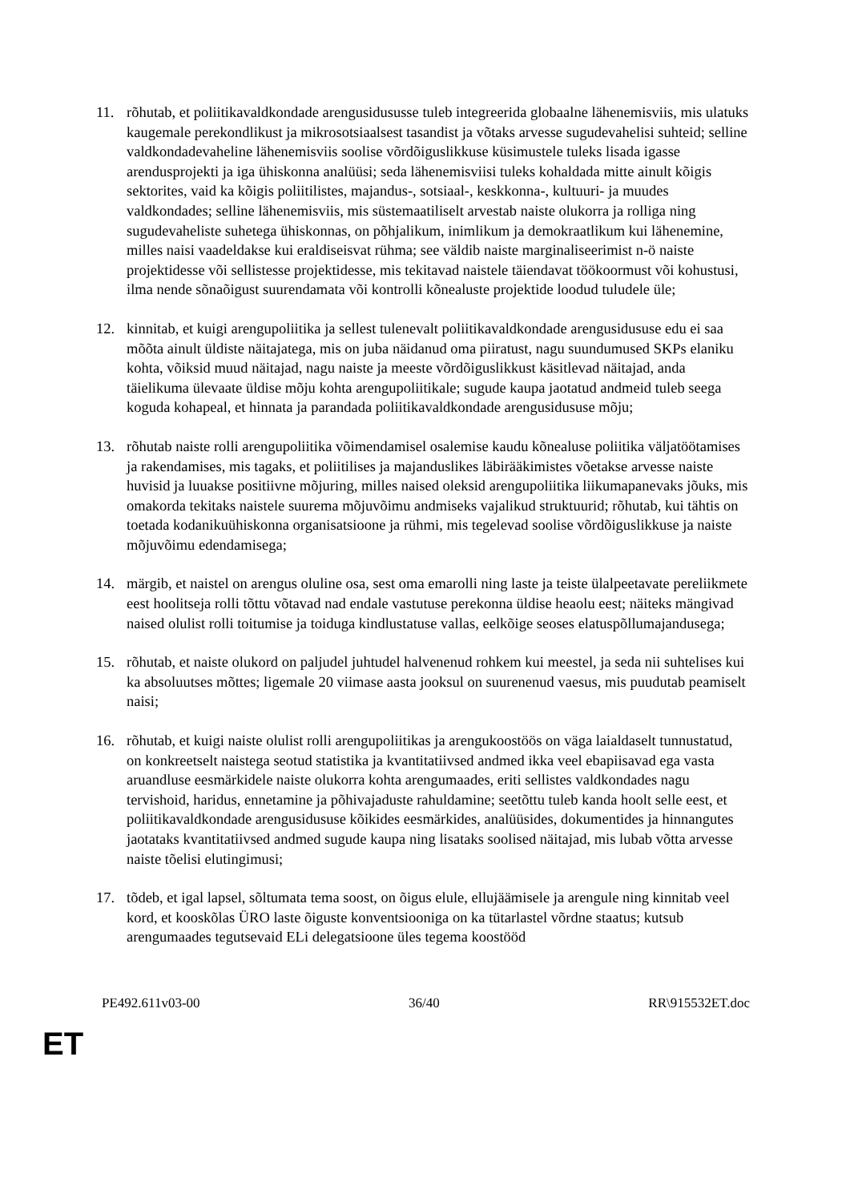11. rõhutab, et poliitikavaldkondade arengusidususse tuleb integreerida globaalne lähenemisviis, mis ulatuks kaugemale perekondlikust ja mikrosotsiaalsest tasandist ja võtaks arvesse sugudevahelisi suhteid; selline valdkondadevaheline lähenemisviis soolise võrdõiguslikkuse küsimustele tuleks lisada igasse arendusprojekti ja iga ühiskonna analüüsi; seda lähenemisviisi tuleks kohaldada mitte ainult kõigis sektorites, vaid ka kõigis poliitilistes, majandus-, sotsiaal-, keskkonna-, kultuuri- ja muudes valdkondades; selline lähenemisviis, mis süstemaatiliselt arvestab naiste olukorra ja rolliga ning sugudevaheliste suhetega ühiskonnas, on põhjalikum, inimlikum ja demokraatlikum kui lähenemine, milles naisi vaadeldakse kui eraldiseisvat rühma; see väldib naiste marginaliseerimist n-ö naiste projektidesse või sellistesse projektidesse, mis tekitavad naistele täiendavat töökoormust või kohustusi, ilma nende sõnaõigust suurendamata või kontrolli kõnealuste projektide loodud tuludele üle;
12. kinnitab, et kuigi arengupoliitika ja sellest tulenevalt poliitikavaldkondade arengusidususe edu ei saa mõõta ainult üldiste näitajatega, mis on juba näidanud oma piiratust, nagu suundumused SKPs elaniku kohta, võiksid muud näitajad, nagu naiste ja meeste võrdõiguslikkust käsitlevad näitajad, anda täielikuma ülevaate üldise mõju kohta arengupoliitikale; sugude kaupa jaotatud andmeid tuleb seega koguda kohapeal, et hinnata ja parandada poliitikavaldkondade arengusidususe mõju;
13. rõhutab naiste rolli arengupoliitika võimendamisel osalemise kaudu kõnealuse poliitika väljatöötamises ja rakendamises, mis tagaks, et poliitilises ja majanduslikes läbirääkimistes võetakse arvesse naiste huvisid ja luuakse positiivne mõjuring, milles naised oleksid arengupoliitika liikumapanevaks jõuks, mis omakorda tekitaks naistele suurema mõjuvõimu andmiseks vajalikud struktuurid; rõhutab, kui tähtis on toetada kodanikuühiskonna organisatsioone ja rühmi, mis tegelevad soolise võrdõiguslikkuse ja naiste mõjuvõimu edendamisega;
14. märgib, et naistel on arengus oluline osa, sest oma emarolli ning laste ja teiste ülalpeetavate pereliikmete eest hoolitseja rolli tõttu võtavad nad endale vastutuse perekonna üldise heaolu eest; näiteks mängivad naised olulist rolli toitumise ja toiduga kindlustatuse vallas, eelkõige seoses elatuspõllumajandusega;
15. rõhutab, et naiste olukord on paljudel juhtudel halvenenud rohkem kui meestel, ja seda nii suhtelises kui ka absoluutses mõttes; ligemale 20 viimase aasta jooksul on suurenenud vaesus, mis puudutab peamiselt naisi;
16. rõhutab, et kuigi naiste olulist rolli arengupoliitikas ja arengukoostöös on väga laialdaselt tunnustatud, on konkreetselt naistega seotud statistika ja kvantitatiivsed andmed ikka veel ebapiisavad ega vasta aruandluse eesmärkidele naiste olukorra kohta arengumaades, eriti sellistes valdkondades nagu tervishoid, haridus, ennetamine ja põhivajaduste rahuldamine; seetõttu tuleb kanda hoolt selle eest, et poliitikavaldkondade arengusidususe kõikides eesmärkides, analüüsides, dokumentides ja hinnangutes jaotataks kvantitatiivsed andmed sugude kaupa ning lisataks soolised näitajad, mis lubab võtta arvesse naiste tõelisi elutingimusi;
17. tõdeb, et igal lapsel, sõltumata tema soost, on õigus elule, ellujäämisele ja arengule ning kinnitab veel kord, et kooskõlas ÜRO laste õiguste konventsiooniga on ka tütarlastel võrdne staatus; kutsub arengumaades tegutsevaid ELi delegatsioone üles tegema koostööd
PE492.611v03-00 36/40 RR\915532ET.doc
ET